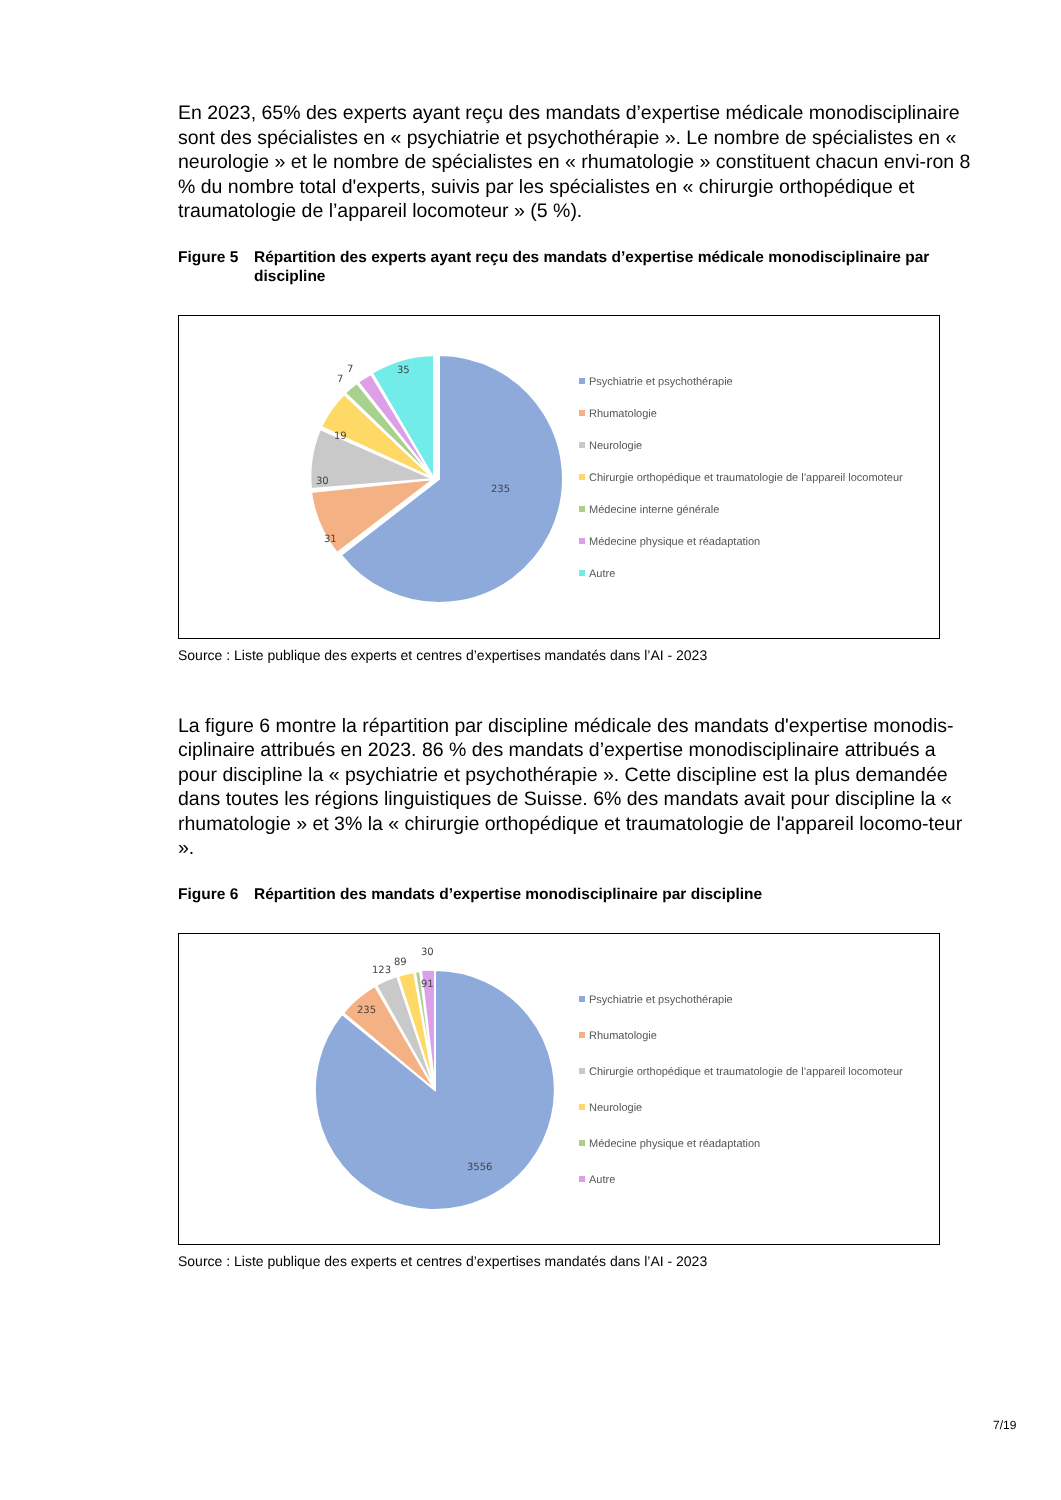En 2023, 65% des experts ayant reçu des mandats d’expertise médicale monodisciplinaire sont des spécialistes en « psychiatrie et psychothérapie ». Le nombre de spécialistes en « neurologie » et le nombre de spécialistes en « rhumatologie » constituent chacun envi-ron 8 % du nombre total d'experts, suivis par les spécialistes en « chirurgie orthopédique et traumatologie de l’appareil locomoteur » (5 %).
Figure 5 Répartition des experts ayant reçu des mandats d’expertise médicale monodisciplinaire par discipline
235
31
30
19
7
7
35
Psychiatrie et psychothérapie
Rhumatologie
Neurologie
Chirurgie orthopédique et traumatologie de l’appareil locomoteur
Médecine interne générale
Médecine physique et réadaptation
Autre
Source : Liste publique des experts et centres d’expertises mandatés dans l’AI - 2023
La figure 6 montre la répartition par discipline médicale des mandats d'expertise monodis-ciplinaire attribués en 2023. 86 % des mandats d’expertise monodisciplinaire attribués a pour discipline la « psychiatrie et psychothérapie ». Cette discipline est la plus demandée dans toutes les régions linguistiques de Suisse. 6% des mandats avait pour discipline la « rhumatologie » et 3% la « chirurgie orthopédique et traumatologie de l'appareil locomo-teur ».
Figure 6 Répartition des mandats d’expertise monodisciplinaire par discipline
3556
235
123
89
30
91
Psychiatrie et psychothérapie
Rhumatologie
Chirurgie orthopédique et traumatologie de l’appareil locomoteur
Neurologie
Médecine physique et réadaptation
Autre
Source : Liste publique des experts et centres d’expertises mandatés dans l’AI - 2023
7/19